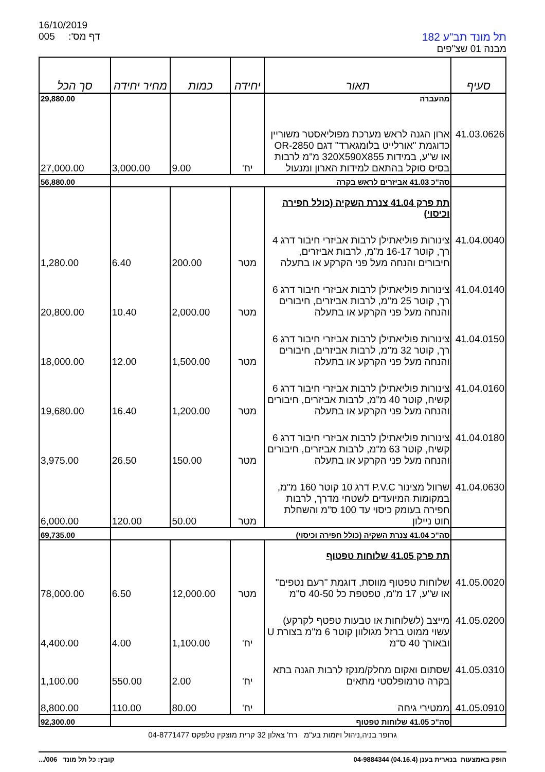16/10/2019
005 דף מס':
תל מונד תב"ע 182
מבנה 01 שצ"פים
| סעיף | תאור | יחידה | כמות | מחיר יחידה | סך הכל |
| --- | --- | --- | --- | --- | --- |
| | מהעברה | | | | 29,880.00 |
| 41.03.0626 | ארון הגנה לראש מערכת מפוליאסטר משוריין כדוגמת "אורלייט בלומגארד" דגם OR-2850 או ש"ע, במידות 320X590X855 מ"מ לרבות בסיס סוקל בהתאם למידות הארון ומנעול | יח' | 9.00 | 3,000.00 | 27,000.00 |
| | סה"כ 41.03 אביזרים לראש בקרה | | | | 56,880.00 |
| | תת פרק 41.04 צנרת השקיה (כולל חפירה וכיסוי) | | | | |
| 41.04.0040 | צינורות פוליאתילן לרבות אביזרי חיבור דרג 4 רך, קוטר 16-17 מ"מ, לרבות אביזרים, חיבורים והנחה מעל פני הקרקע או בתעלה | מטר | 200.00 | 6.40 | 1,280.00 |
| 41.04.0140 | צינורות פוליאתילן לרבות אביזרי חיבור דרג 6 רך, קוטר 25 מ"מ, לרבות אביזרים, חיבורים והנחה מעל פני הקרקע או בתעלה | מטר | 2,000.00 | 10.40 | 20,800.00 |
| 41.04.0150 | צינורות פוליאתילן לרבות אביזרי חיבור דרג 6 רך, קוטר 32 מ"מ, לרבות אביזרים, חיבורים והנחה מעל פני הקרקע או בתעלה | מטר | 1,500.00 | 12.00 | 18,000.00 |
| 41.04.0160 | צינורות פוליאתילן לרבות אביזרי חיבור דרג 6 קשיח, קוטר 40 מ"מ, לרבות אביזרים, חיבורים והנחה מעל פני הקרקע או בתעלה | מטר | 1,200.00 | 16.40 | 19,680.00 |
| 41.04.0180 | צינורות פוליאתילן לרבות אביזרי חיבור דרג 6 קשיח, קוטר 63 מ"מ, לרבות אביזרים, חיבורים והנחה מעל פני הקרקע או בתעלה | מטר | 150.00 | 26.50 | 3,975.00 |
| 41.04.0630 | שרוול מצינור P.V.C דרג 10 קוטר 160 מ"מ, במקומות המיועדים לשטחי מדרך, לרבות חפירה בעומק כיסוי עד 100 ס"מ והשחלת חוט ניילון | מטר | 50.00 | 120.00 | 6,000.00 |
| | סה"כ 41.04 צנרת השקיה (כולל חפירה וכיסוי) | | | | 69,735.00 |
| | תת פרק 41.05 שלוחות טפטוף | | | | |
| 41.05.0020 | שלוחות טפטוף מווסת, דוגמת "רעם נטפים" או ש"ע, 17 מ"מ, טפטפת כל 40-50 ס"מ | מטר | 12,000.00 | 6.50 | 78,000.00 |
| 41.05.0200 | מייצב (לשלוחות או טבעות טפטף לקרקע) עשוי ממוט ברזל מגולוון קוטר 6 מ"מ בצורת U ובאורך 40 ס"מ | יח' | 1,100.00 | 4.00 | 4,400.00 |
| 41.05.0310 | שסתום ואקום מחלק/מנקז לרבות הגנה בתא בקרה טרמופלסטי מתאים | יח' | 2.00 | 550.00 | 1,100.00 |
| 41.05.0910 | ממטירי גיחה | יח' | 80.00 | 110.00 | 8,800.00 |
| | סה"כ 41.05 שלוחות טפטוף | | | | 92,300.00 |
גרופר בניה,ניהול ויזמות בע"מ רח' צאלון 32 קרית מוצקין טלפקס 04-8771477
קובץ: כל תל מונד 006/... הופק באמצעות בנארית בענן (04.16.4) 04-9884344